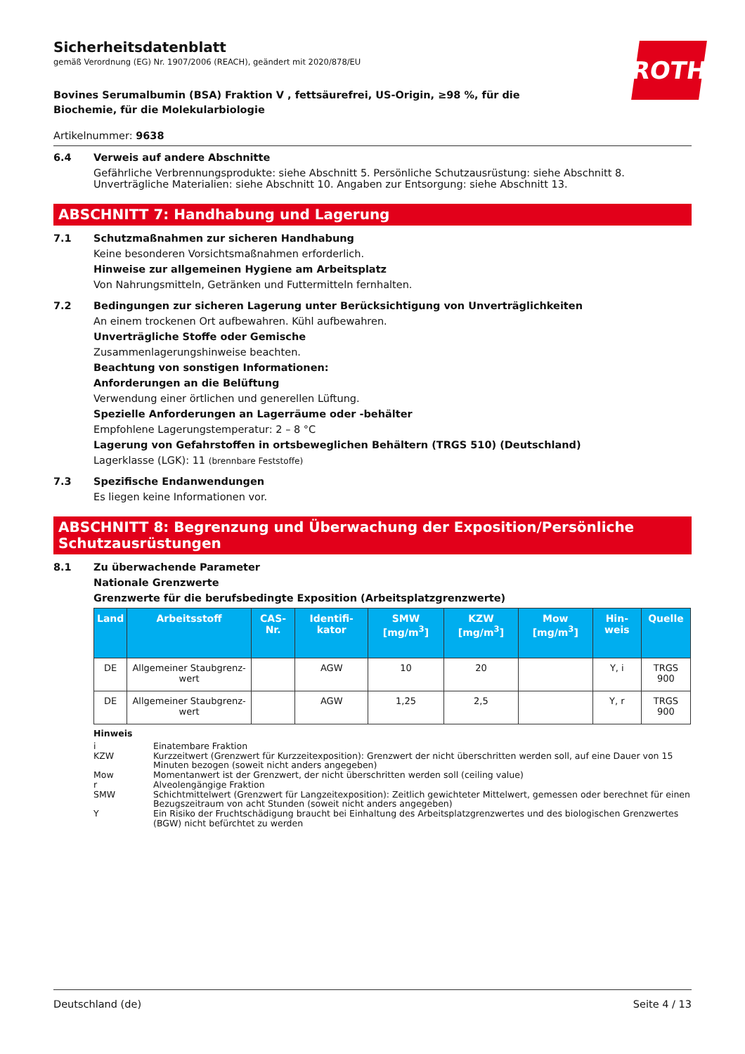ROTH
Sicherheitsdatenblatt
gemäß Verordnung (EG) Nr. 1907/2006 (REACH), geändert mit 2020/878/EU
Bovines Serumalbumin (BSA) Fraktion V , fettsäurefrei, US-Origin, ≥98 %, für die Biochemie, für die Molekularbiologie
Artikelnummer: 9638
6.4 Verweis auf andere Abschnitte
Gefährliche Verbrennungsprodukte: siehe Abschnitt 5. Persönliche Schutzausrüstung: siehe Abschnitt 8. Unverträgliche Materialien: siehe Abschnitt 10. Angaben zur Entsorgung: siehe Abschnitt 13.
ABSCHNITT 7: Handhabung und Lagerung
7.1 Schutzmaßnahmen zur sicheren Handhabung
Keine besonderen Vorsichtsmaßnahmen erforderlich.
Hinweise zur allgemeinen Hygiene am Arbeitsplatz
Von Nahrungsmitteln, Getränken und Futtermitteln fernhalten.
7.2 Bedingungen zur sicheren Lagerung unter Berücksichtigung von Unverträglichkeiten
An einem trockenen Ort aufbewahren. Kühl aufbewahren.
Unverträgliche Stoffe oder Gemische
Zusammenlagerungshinweise beachten.
Beachtung von sonstigen Informationen:
Anforderungen an die Belüftung
Verwendung einer örtlichen und generellen Lüftung.
Spezielle Anforderungen an Lagerräume oder -behälter
Empfohlene Lagerungstemperatur: 2 – 8 °C
Lagerung von Gefahrstoffen in ortsbeweglichen Behältern (TRGS 510) (Deutschland)
Lagerklasse (LGK): 11 (brennbare Feststoffe)
7.3 Spezifische Endanwendungen
Es liegen keine Informationen vor.
ABSCHNITT 8: Begrenzung und Überwachung der Exposition/Persönliche Schutzausrüstungen
8.1 Zu überwachende Parameter
Nationale Grenzwerte
Grenzwerte für die berufsbedingte Exposition (Arbeitsplatzgrenzwerte)
| Land | Arbeitsstoff | CAS-Nr. | Identifi-kator | SMW [mg/m<sup>3</sup>] | KZW [mg/m<sup>3</sup>] | Mow [mg/m<sup>3</sup>] | Hin-weis | Quelle |
| --- | --- | --- | --- | --- | --- | --- | --- | --- |
| DE | Allgemeiner Staubgrenz-wert | | AGW | 10 | 20 | | Y, i | TRGS 900 |
| DE | Allgemeiner Staubgrenz-wert | | AGW | 1,25 | 2,5 | | Y, r | TRGS 900 |
Hinweis
i Einatembare Fraktion
KZW Kurzzeitwert (Grenzwert für Kurzzeitexposition): Grenzwert der nicht überschritten werden soll, auf eine Dauer von 15 Minuten bezogen (soweit nicht anders angegeben)
Mow Momentanwert ist der Grenzwert, der nicht überschritten werden soll (ceiling value)
r Alveolengängige Fraktion
SMW Schichtmittelwert (Grenzwert für Langzeitexposition): Zeitlich gewichteter Mittelwert, gemessen oder berechnet für einen Bezugszeitraum von acht Stunden (soweit nicht anders angegeben)
Y Ein Risiko der Fruchtschädigung braucht bei Einhaltung des Arbeitsplatzgrenzwertes und des biologischen Grenzwertes (BGW) nicht befürchtet zu werden
Deutschland (de) Seite 4 / 13